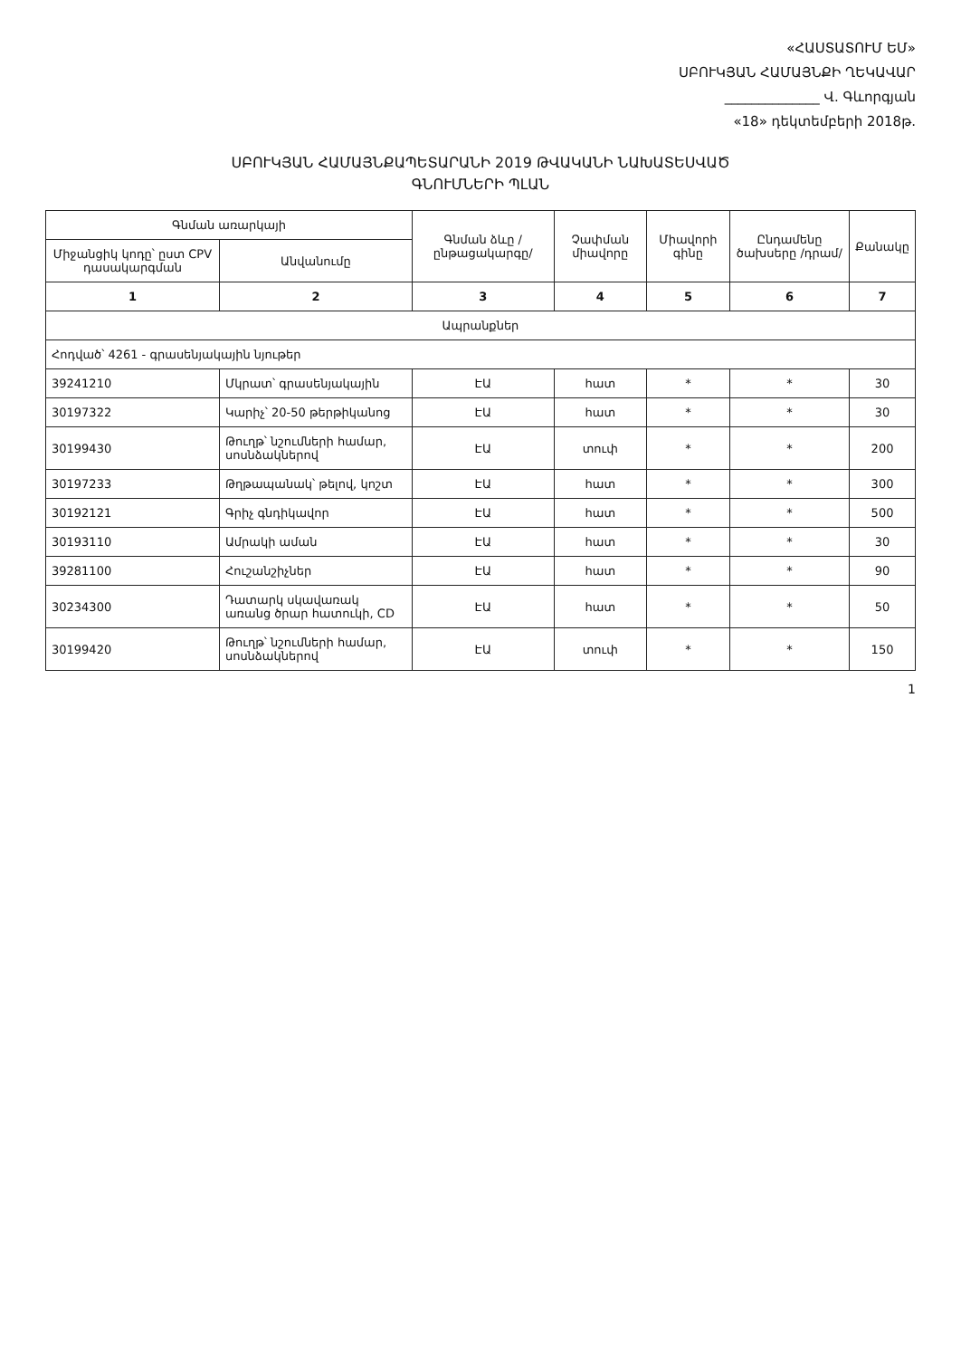«ՀԱՍՏԱՏՈՒՄ ԵՄ»
ՍԲՈՒԿՅԱՆ ՀԱՄԱՅՆՔԻ ՂԵԿԱՎԱՐ
______________ Վ. Գևորգյան
«18» դեկտեմբերի 2018թ.
ՍԲՈՒԿՅԱՆ ՀԱՄԱՅՆՔԱՊԵՏԱՐԱՆԻ 2019 ԹՎԱԿԱՆԻ ՆԱԽԱՏԵՍՎԱԾ
ԳՆՈՒՄՆԵՐԻ ՊԼԱՆ
| Գնման առարկայի | | Գնման ձևը /ընթացակարգը/ | Չափման միավորը | Միավորի գինը | Ընդամենը ծախսերը /դրամ/ | Քանակը |
| --- | --- | --- | --- | --- | --- | --- |
| Միջանցիկ կոդը՝ ըստ CPV դասակարգման | Անվանումը | | | | | |
| 1 | 2 | 3 | 4 | 5 | 6 | 7 |
| Ապրանքներ | | | | | | |
| Հոդված՝ 4261 - գրասենյակային նյութեր | | | | | | |
| 39241210 | Մկրատ՝ գրասենյակային | ԷԱ | հատ | * | * | 30 |
| 30197322 | Կարիչ՝ 20-50 թերթիկանոց | ԷԱ | հատ | * | * | 30 |
| 30199430 | Թուղթ՝ նշումների համար, սոսնձակներով | ԷԱ | տուփ | * | * | 200 |
| 30197233 | Թղթապանակ՝ թելով, կոշտ | ԷԱ | հատ | * | * | 300 |
| 30192121 | Գրիչ գնդիկավոր | ԷԱ | հատ | * | * | 500 |
| 30193110 | Ամրակի աման | ԷԱ | հատ | * | * | 30 |
| 39281100 | Հուշանշիչներ | ԷԱ | հատ | * | * | 90 |
| 30234300 | Դատարկ սկավառակ առանց ծրար հատուկի, CD | ԷԱ | հատ | * | * | 50 |
| 30199420 | Թուղթ՝ նշումների համար, սոսնձակներով | ԷԱ | տուփ | * | * | 150 |
1